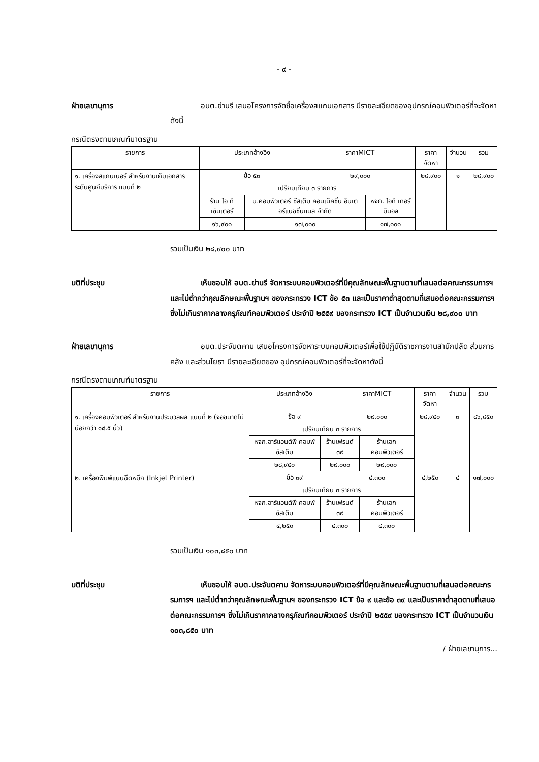- ๙ -
ฝ่ายเลขานุการ     อบต.ย่านรี เสนอโครงการจัดซื้อเครื่องสแกนเอกสาร มีรายละเอียดของอุปกรณ์คอมพิวเตอร์ที่จะจัดหาดังนี้
กรณีตรงตามเกณฑ์มาตรฐาน
| รายการ | ประเภทอ้างอิง | | ราคาMICT | | ราคาจัดหา | จำนวน | รวม |
| --- | --- | --- | --- | --- | --- | --- | --- |
| ๑. เครื่องสแกนเนอร์ สำหรับงานเก็บเอกสาร ระดับศูนย์บริการ แบบที่ ๒ | ข้อ ๕๓ | | ๒๙,๐๐๐ | | ๒๘,๙๐๐ | ๑ | ๒๘,๙๐๐ |
| | เปรียบเทียบ ๓ รายการ | | | | | | |
| | ร้าน ไอ ที เซ็นเตอร์ | บ.คอมพิวเตอร์ ซีสเต็ม คอนเน็คชั่น อินเตอร์แนชชั่นแนล จำกัด | | หจก. ไอที เทอร์มินอล | | | |
| | ๑๖,๙๐๐ | ๑๗,๐๐๐ | | ๑๗,๐๐๐ | | | |
รวมเป็นเงิน ๒๘,๙๐๐ บาท
มติที่ประชุม     เห็นชอบให้ อบต.ย่านรี จัดหาระบบคอมพิวเตอร์ที่มีคุณลักษณะพื้นฐานตามที่เสนอต่อคณะกรรมการฯ และไม่ต่ำกว่าคุณลักษณะพื้นฐานฯ ของกระทรวง ICT ข้อ ๕๓ และเป็นราคาต่ำสุดตามที่เสนอต่อคณะกรรมการฯ ซึ่งไม่เกินราคากลางครุภัณฑ์คอมพิวเตอร์ ประจำปี ๒๕๕๙ ของกระทรวง ICT เป็นจำนวนเงิน ๒๘,๙๐๐ บาท
ฝ่ายเลขานุการ     อบต.ประจันตคาม เสนอโครงการจัดหาระบบคอมพิวเตอร์เพื่อใช้ปฏิบัติราชการงานสำนักปลัด ส่วนการคลัง และส่วนโยธา มีรายละเอียดของ อุปกรณ์คอมพิวเตอร์ที่จะจัดหาดังนี้
กรณีตรงตามเกณฑ์มาตรฐาน
| รายการ | ประเภทอ้างอิง | | ราคาMICT | | ราคาจัดหา | จำนวน | รวม |
| --- | --- | --- | --- | --- | --- | --- | --- |
| ๑. เครื่องคอมพิวเตอร์ สำหรับงานประมวลผล แบบที่ ๒ (จอขนาดไม่น้อยกว่า ๑๘.๕ นิ้ว) | ข้อ ๙ | | ๒๙,๐๐๐ | | ๒๘,๙๕๐ | ๓ | ๘๖,๘๕๐ |
| | เปรียบเทียบ ๓ รายการ | | | | | | |
| | หจก.อาร์แอนด์พี คอมพ์ซิสเต็ม | ร้านเฟรนด์ ๓๙ | | ร้านเอก คอมพิวเตอร์ | | | |
| | ๒๘,๙๕๐ | ๒๙,๐๐๐ | | ๒๙,๐๐๐ | | | |
| ๒. เครื่องพิมพ์แบบฉีดหมึก (Inkjet Printer) | ข้อ ๓๙ | | ๔,๓๐๐ | | ๔,๒๕๐ | ๔ | ๑๗,๐๐๐ |
| | เปรียบเทียบ ๓ รายการ | | | | | | |
| | หจก.อาร์แอนด์พี คอมพ์ซิสเต็ม | ร้านเฟรนด์ ๓๙ | | ร้านเอก คอมพิวเตอร์ | | | |
| | ๔,๒๕๐ | ๔,๓๐๐ | | ๔,๓๐๐ | | | |
รวมเป็นเงิน ๑๐๓,๘๕๐ บาท
มติที่ประชุม     เห็นชอบให้ อบต.ประจันตคาม จัดหาระบบคอมพิวเตอร์ที่มีคุณลักษณะพื้นฐานตามที่เสนอต่อคณะกรรมการฯ และไม่ต่ำกว่าคุณลักษณะพื้นฐานฯ ของกระทรวง ICT ข้อ ๙ และข้อ ๓๙ และเป็นราคาต่ำสุดตามที่เสนอต่อคณะกรรมการฯ ซึ่งไม่เกินราคากลางครุภัณฑ์คอมพิวเตอร์ ประจำปี ๒๕๕๙ ของกระทรวง ICT เป็นจำนวนเงิน ๑๐๓,๘๕๐ บาท
/ ฝ่ายเลขานุการ...